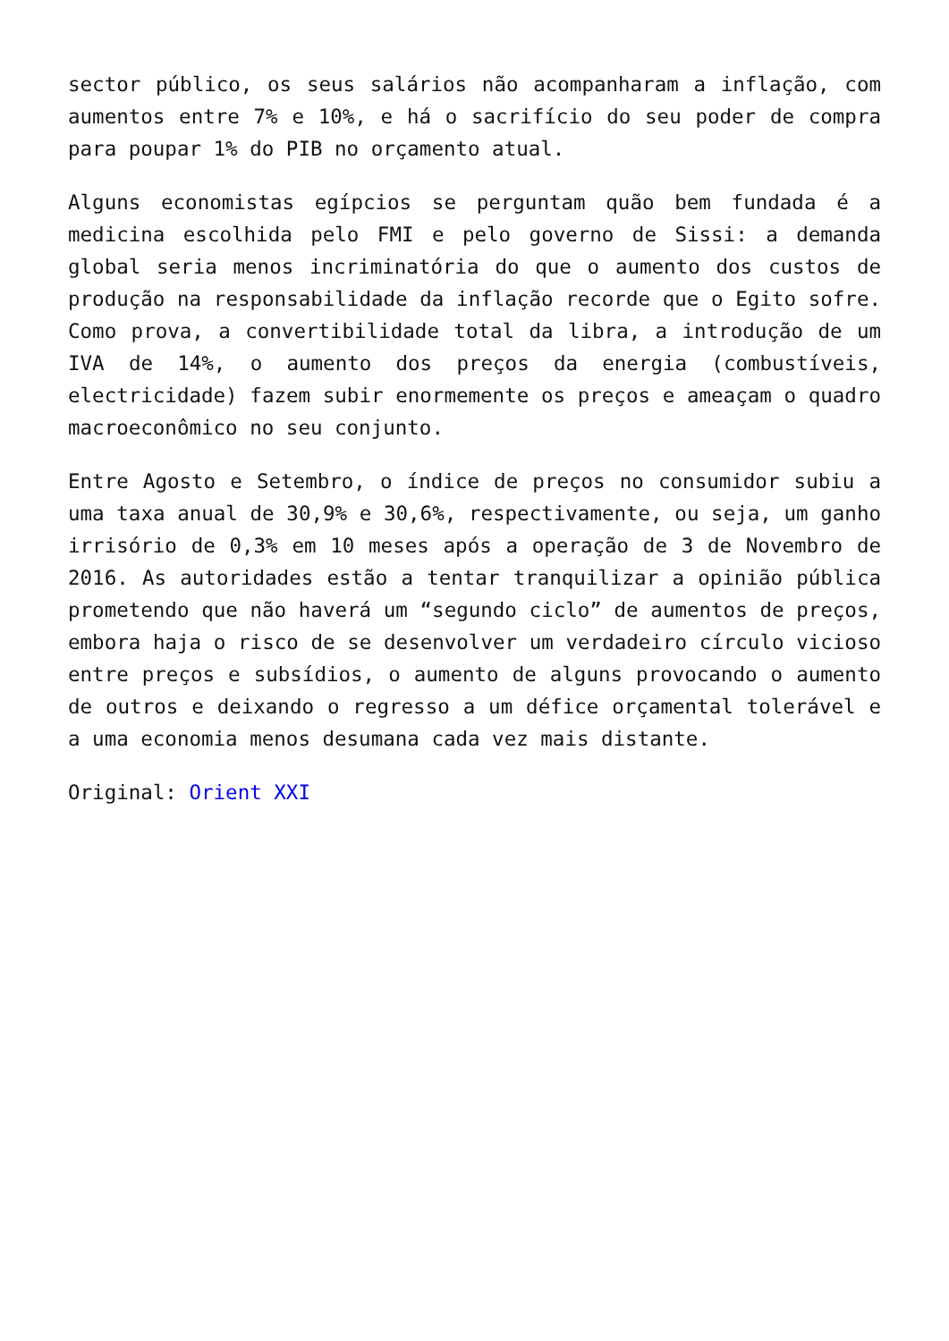sector público, os seus salários não acompanharam a inflação, com aumentos entre 7% e 10%, e há o sacrifício do seu poder de compra para poupar 1% do PIB no orçamento atual.
Alguns economistas egípcios se perguntam quão bem fundada é a medicina escolhida pelo FMI e pelo governo de Sissi: a demanda global seria menos incriminatória do que o aumento dos custos de produção na responsabilidade da inflação recorde que o Egito sofre. Como prova, a convertibilidade total da libra, a introdução de um IVA de 14%, o aumento dos preços da energia (combustíveis, electricidade) fazem subir enormemente os preços e ameaçam o quadro macroeconômico no seu conjunto.
Entre Agosto e Setembro, o índice de preços no consumidor subiu a uma taxa anual de 30,9% e 30,6%, respectivamente, ou seja, um ganho irrisório de 0,3% em 10 meses após a operação de 3 de Novembro de 2016. As autoridades estão a tentar tranquilizar a opinião pública prometendo que não haverá um “segundo ciclo” de aumentos de preços, embora haja o risco de se desenvolver um verdadeiro círculo vicioso entre preços e subsídios, o aumento de alguns provocando o aumento de outros e deixando o regresso a um défice orçamental tolerável e a uma economia menos desumana cada vez mais distante.
Original: Orient XXI